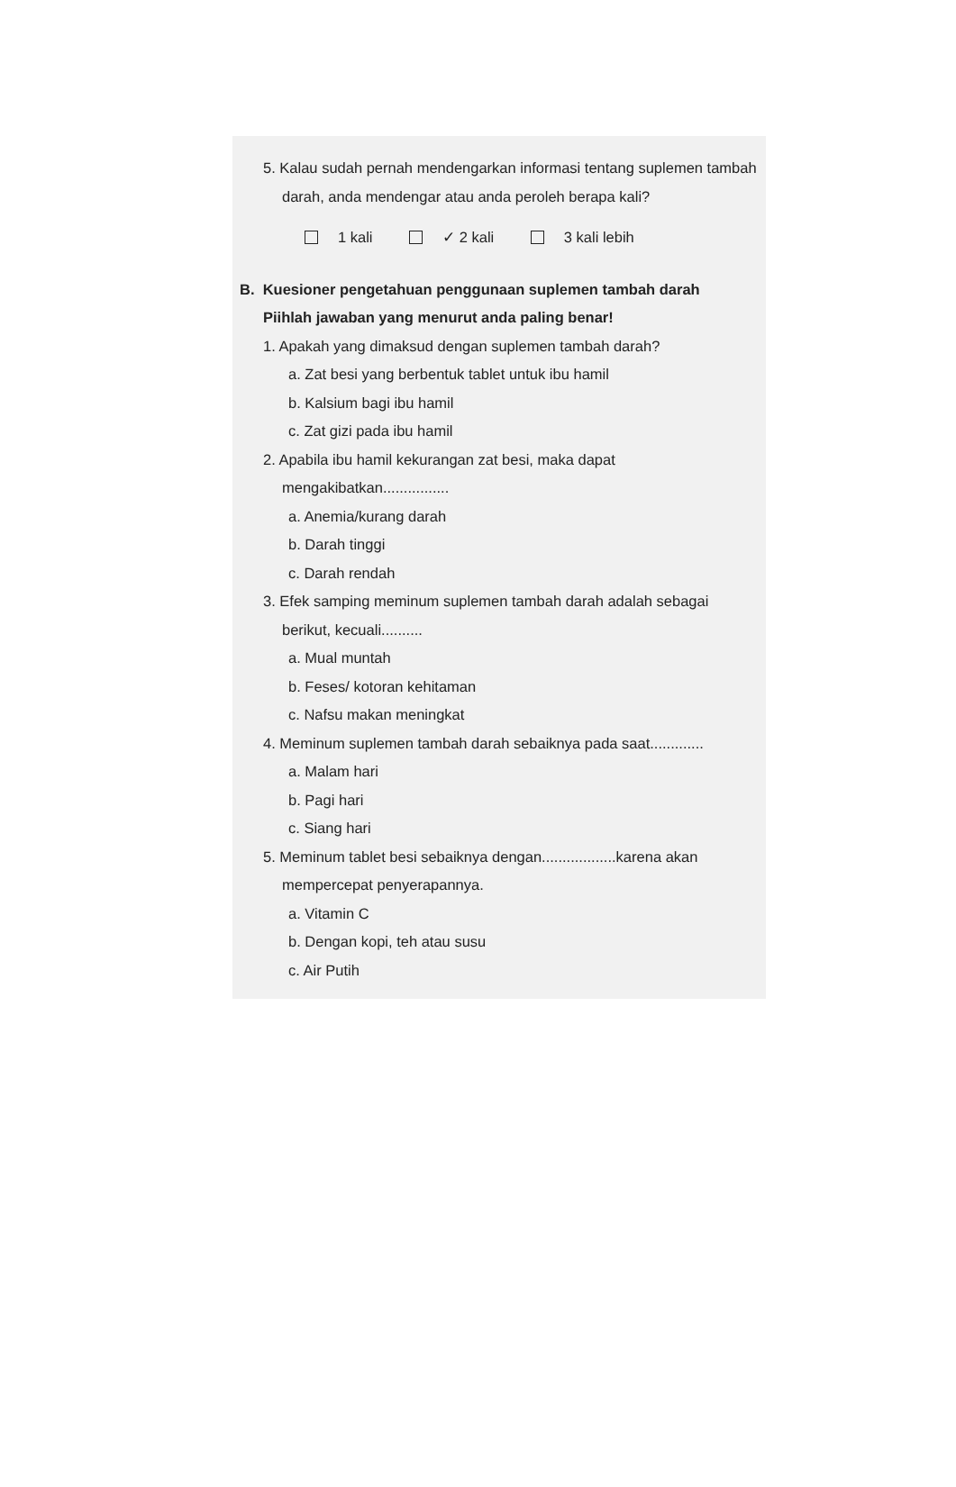5. Kalau sudah pernah mendengarkan informasi tentang suplemen tambah darah, anda mendengar atau anda peroleh berapa kali?
1 kali ✓ 2 kali 3 kali lebih
B. Kuesioner pengetahuan penggunaan suplemen tambah darah
Piihlah jawaban yang menurut anda paling benar!
1. Apakah yang dimaksud dengan suplemen tambah darah?
a. Zat besi yang berbentuk tablet untuk ibu hamil
b. Kalsium bagi ibu hamil
c. Zat gizi pada ibu hamil
2. Apabila ibu hamil kekurangan zat besi, maka dapat mengakibatkan................
a. Anemia/kurang darah
b. Darah tinggi
c. Darah rendah
3. Efek samping meminum suplemen tambah darah adalah sebagai berikut, kecuali..........
a. Mual muntah
b. Feses/ kotoran kehitaman
c. Nafsu makan meningkat
4. Meminum suplemen tambah darah sebaiknya pada saat.............
a. Malam hari
b. Pagi hari
c. Siang hari
5. Meminum tablet besi sebaiknya dengan..................karena akan mempercepat penyerapannya.
a. Vitamin C
b. Dengan kopi, teh atau susu
c. Air Putih